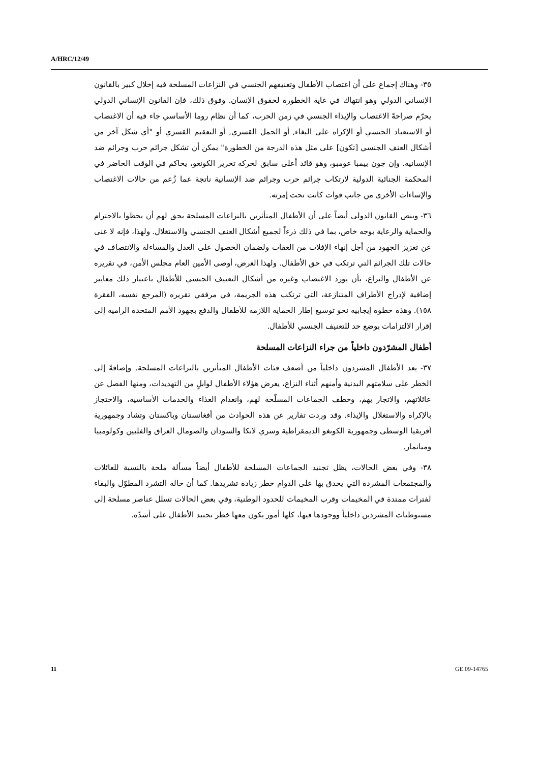A/HRC/12/49
٣٥- وهناك إجماع على أن اغتصاب الأطفال وتعنيفهم الجنسي في النزاعات المسلحة فيه إخلال كبير بالقانون الإنساني الدولي وهو انتهاك في غاية الخطورة لحقوق الإنسان. وفوق ذلك، فإن القانون الإنساني الدولي يحرّم صراحةً الاغتصاب والإيذاء الجنسي في زمن الحرب، كما أن نظام روما الأساسي جاء فيه أن الاغتصاب أو الاستعباد الجنسي أو الإكراه على البغاء, أو الحمل القسري, أو التعقيم القسري أو "أي شكل آخر من أشكال العنف الجنسي [تكون] على مثل هذه الدرجة من الخطورة" يمكن أن تشكل جرائم حرب وجرائم ضد الإنسانية. وإن جون بيمبا غومبو، وهو قائد أعلى سابق لحركة تحرير الكونغو، يحاكم في الوقت الحاضر في المحكمة الجنائية الدولية لارتكاب جرائم حرب وجرائم ضد الإنسانية ناتجة عما زُعم من حالات الاغتصاب والإساءات الأخرى من جانب قوات كانت تحت إمرته.
٣٦- وينص القانون الدولي أيضاً على أن الأطفال المتأثرين بالنزاعات المسلحة يحق لهم أن يحظوا بالاحترام والحماية والرعاية بوجه خاص، بما في ذلك ذرءاً لجميع أشكال العنف الجنسي والاستغلال. ولهذا، فإنه لا غنى عن تعزيز الجهود من أجل إنهاء الإفلات من العقاب ولضمان الحصول على العدل والمساءلة والانتصاف في حالات تلك الجرائم التي ترتكب في حق الأطفال. ولهذا الغرض، أوصى الأمين العام مجلس الأمن، في تقريره عن الأطفال والنزاع، بأن يورد الاغتصاب وغيره من أشكال التعنيف الجنسي للأطفال باعتبار ذلك معايير إضافية لإدراج الأطراف المتنازعة، التي ترتكب هذه الجريمة، في مرفقي تقريره (المرجع نفسه، الفقرة ١٥٨). وهذه خطوة إيجابية نحو توسيع إطار الحماية اللازمة للأطفال والدفع بجهود الأمم المتحدة الرامية إلى إقرار الالتزامات بوضع حد للتعنيف الجنسي للأطفال.
أطفال المشرّدون داخلياً من جراء النزاعات المسلحة
٣٧- يعد الأطفال المشردون داخلياً من أضعف فئات الأطفال المتأثرين بالنزاعات المسلحة. وإضافةً إلى الخطر على سلامتهم البدنية وأمنهم أثناء النزاع، يعرض هؤلاء الأطفال لوابلٍ من التهديدات، ومنها الفصل عن عائلاتهم، والاتجار بهم، وخطف الجماعات المسلّحة لهم، وانعدام الغذاء والخدمات الأساسية، والاحتجاز بالإكراه والاستغلال والإيذاء. وقد وردت تقارير عن هذه الحوادث من أفغانستان وباكستان وتشاد وجمهورية أفريقيا الوسطى وجمهورية الكونغو الديمقراطية وسري لانكا والسودان والصومال العراق والفلبين وكولومبيا وميانمار.
٣٨- وفي بعض الحالات، يظل تجنيد الجماعات المسلحة للأطفال أيضاً مسألة ملحة بالنسبة للعائلات والمجتمعات المشردة التي يحدق بها على الدوام خطر زيادة تشريدها. كما أن حالة التشرد المطوّل والبقاء لفترات ممتدة في المخيمات وقرب المخيمات للحدود الوطنية، وفي بعض الحالات تسلل عناصر مسلحة إلى مستوطنات المشردين داخلياً ووجودها فيها، كلها أمور يكون معها خطر تجنيد الأطفال على أشدّه.
11 GE.09-14765